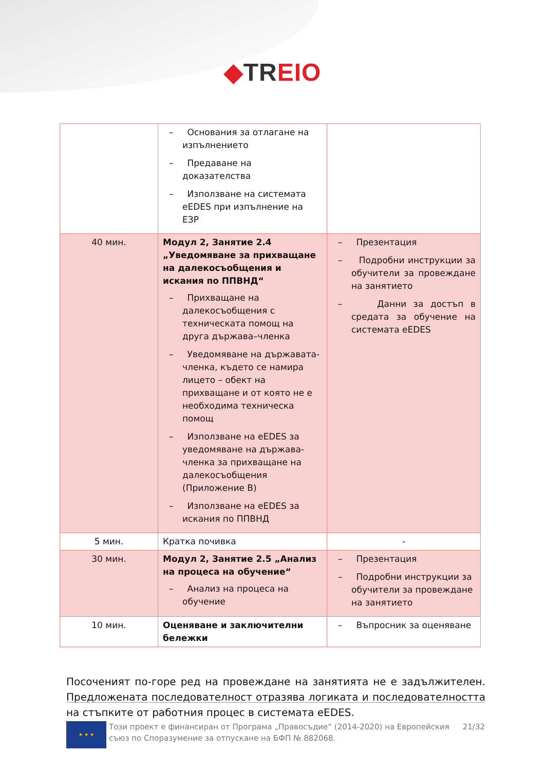◆TR EIO
| | – Основания за отлагане на изпълнението – Предаване на доказателства – Използване на системата eEDES при изпълнение на ЕЗР | |
| 40 мин. | Модул 2, Занятие 2.4 „Уведомяване за прихващане на далекосъобщения и искания по ППВНД“ – Прихващане на далекосъобщения с техническата помощ на друга държава–членка – Уведомяване на държавата-членка, където се намира лицето – обект на прихващане и от която не е необходима техническа помощ – Използване на eEDES за уведомяване на държава-членка за прихващане на далекосъобщения (Приложение В) – Използване на eEDES за искания по ППВНД | – Презентация – Подробни инструкции за обучители за провеждане на занятието – Данни за достъп в средата за обучение на системата eEDES |
| 5 мин. | Кратка почивка | - |
| 30 мин. | Модул 2, Занятие 2.5 „Анализ на процеса на обучение“ – Анализ на процеса на обучение | – Презентация – Подробни инструкции за обучители за провеждане на занятието |
| 10 мин. | Оценяване и заключителни бележки | – Въпросник за оценяване |
Посоченият по-горе ред на провеждане на занятията не е задължителен. Предложената последователност отразява логиката и последователността на стъпките от работния процес в системата eEDES.
★ ★ ★
Този проект е финансиран от Програма „Правосъдие“ (2014-2020) на Европейския съюз по Споразумение за отпускане на БФП № 882068.
21/32